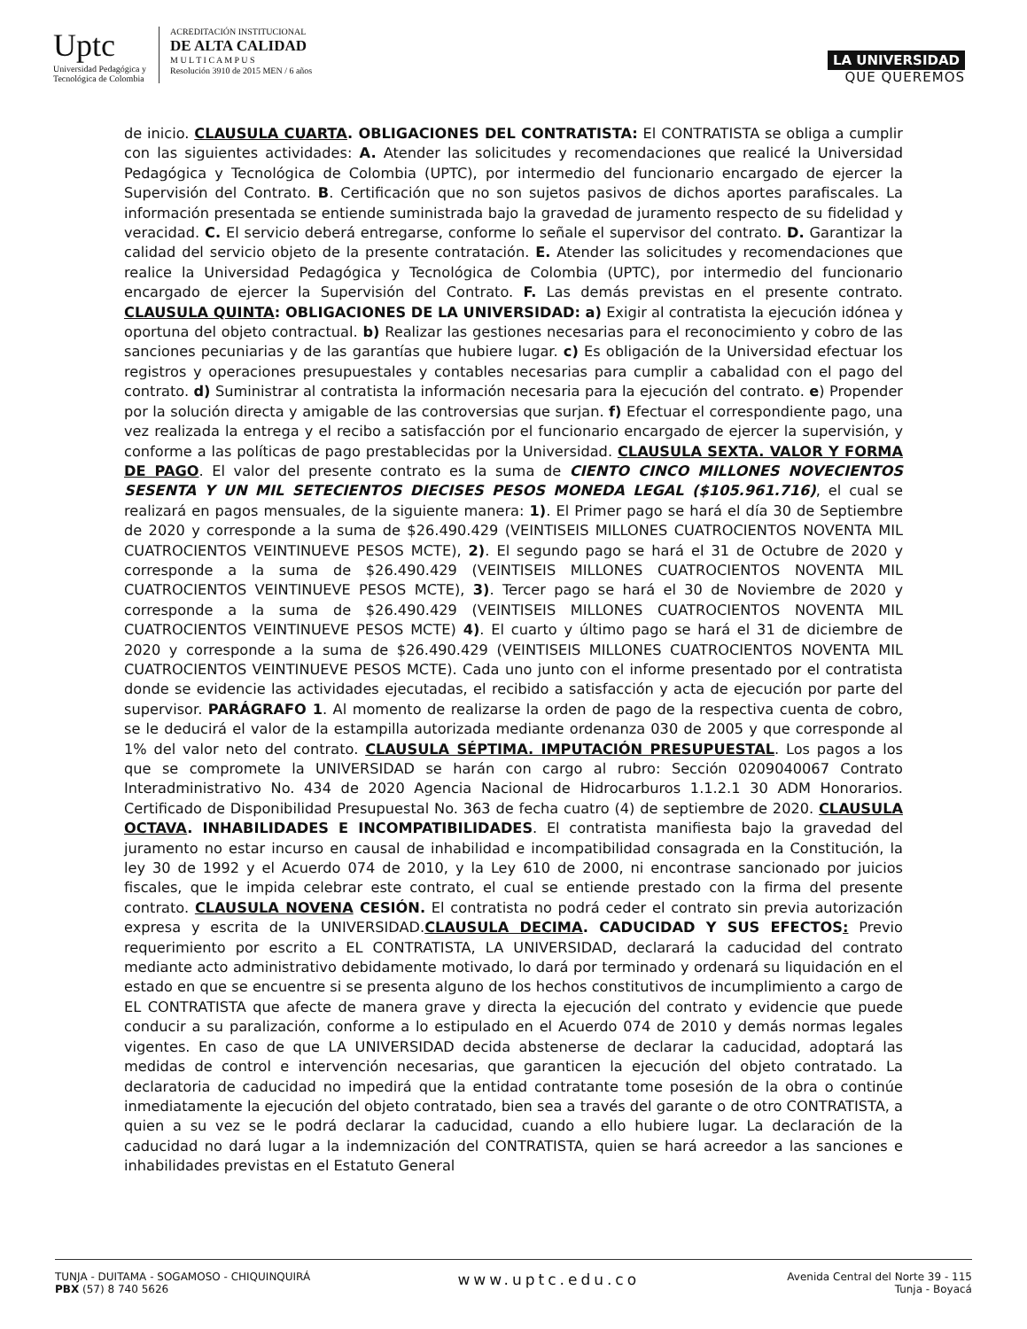Uptc
Universidad Pedagógica y
Tecnológica de Colombia
ACREDITACIÓN INSTITUCIONAL
DE ALTA CALIDAD
M U L T I C A M P U S
Resolución 3910 de 2015 MEN / 6 años
LA UNIVERSIDAD
QUE QUEREMOS
de inicio. CLAUSULA CUARTA. OBLIGACIONES DEL CONTRATISTA: El CONTRATISTA se obliga a cumplir con las siguientes actividades: A. Atender las solicitudes y recomendaciones que realicé la Universidad Pedagógica y Tecnológica de Colombia (UPTC), por intermedio del funcionario encargado de ejercer la Supervisión del Contrato. B. Certificación que no son sujetos pasivos de dichos aportes parafiscales. La información presentada se entiende suministrada bajo la gravedad de juramento respecto de su fidelidad y veracidad. C. El servicio deberá entregarse, conforme lo señale el supervisor del contrato. D. Garantizar la calidad del servicio objeto de la presente contratación. E. Atender las solicitudes y recomendaciones que realice la Universidad Pedagógica y Tecnológica de Colombia (UPTC), por intermedio del funcionario encargado de ejercer la Supervisión del Contrato. F. Las demás previstas en el presente contrato. CLAUSULA QUINTA: OBLIGACIONES DE LA UNIVERSIDAD: a) Exigir al contratista la ejecución idónea y oportuna del objeto contractual. b) Realizar las gestiones necesarias para el reconocimiento y cobro de las sanciones pecuniarias y de las garantías que hubiere lugar. c) Es obligación de la Universidad efectuar los registros y operaciones presupuestales y contables necesarias para cumplir a cabalidad con el pago del contrato. d) Suministrar al contratista la información necesaria para la ejecución del contrato. e) Propender por la solución directa y amigable de las controversias que surjan. f) Efectuar el correspondiente pago, una vez realizada la entrega y el recibo a satisfacción por el funcionario encargado de ejercer la supervisión, y conforme a las políticas de pago prestablecidas por la Universidad. CLAUSULA SEXTA. VALOR Y FORMA DE PAGO. El valor del presente contrato es la suma de CIENTO CINCO MILLONES NOVECIENTOS SESENTA Y UN MIL SETECIENTOS DIECISES PESOS MONEDA LEGAL ($105.961.716), el cual se realizará en pagos mensuales, de la siguiente manera: 1). El Primer pago se hará el día 30 de Septiembre de 2020 y corresponde a la suma de $26.490.429 (VEINTISEIS MILLONES CUATROCIENTOS NOVENTA MIL CUATROCIENTOS VEINTINUEVE PESOS MCTE), 2). El segundo pago se hará el 31 de Octubre de 2020 y corresponde a la suma de $26.490.429 (VEINTISEIS MILLONES CUATROCIENTOS NOVENTA MIL CUATROCIENTOS VEINTINUEVE PESOS MCTE), 3). Tercer pago se hará el 30 de Noviembre de 2020 y corresponde a la suma de $26.490.429 (VEINTISEIS MILLONES CUATROCIENTOS NOVENTA MIL CUATROCIENTOS VEINTINUEVE PESOS MCTE) 4). El cuarto y último pago se hará el 31 de diciembre de 2020 y corresponde a la suma de $26.490.429 (VEINTISEIS MILLONES CUATROCIENTOS NOVENTA MIL CUATROCIENTOS VEINTINUEVE PESOS MCTE). Cada uno junto con el informe presentado por el contratista donde se evidencie las actividades ejecutadas, el recibido a satisfacción y acta de ejecución por parte del supervisor. PARÁGRAFO 1. Al momento de realizarse la orden de pago de la respectiva cuenta de cobro, se le deducirá el valor de la estampilla autorizada mediante ordenanza 030 de 2005 y que corresponde al 1% del valor neto del contrato. CLAUSULA SÉPTIMA. IMPUTACIÓN PRESUPUESTAL. Los pagos a los que se compromete la UNIVERSIDAD se harán con cargo al rubro: Sección 0209040067 Contrato Interadministrativo No. 434 de 2020 Agencia Nacional de Hidrocarburos 1.1.2.1 30 ADM Honorarios. Certificado de Disponibilidad Presupuestal No. 363 de fecha cuatro (4) de septiembre de 2020. CLAUSULA OCTAVA. INHABILIDADES E INCOMPATIBILIDADES. El contratista manifiesta bajo la gravedad del juramento no estar incurso en causal de inhabilidad e incompatibilidad consagrada en la Constitución, la ley 30 de 1992 y el Acuerdo 074 de 2010, y la Ley 610 de 2000, ni encontrase sancionado por juicios fiscales, que le impida celebrar este contrato, el cual se entiende prestado con la firma del presente contrato. CLAUSULA NOVENA CESIÓN. El contratista no podrá ceder el contrato sin previa autorización expresa y escrita de la UNIVERSIDAD.CLAUSULA DECIMA. CADUCIDAD Y SUS EFECTOS: Previo requerimiento por escrito a EL CONTRATISTA, LA UNIVERSIDAD, declarará la caducidad del contrato mediante acto administrativo debidamente motivado, lo dará por terminado y ordenará su liquidación en el estado en que se encuentre si se presenta alguno de los hechos constitutivos de incumplimiento a cargo de EL CONTRATISTA que afecte de manera grave y directa la ejecución del contrato y evidencie que puede conducir a su paralización, conforme a lo estipulado en el Acuerdo 074 de 2010 y demás normas legales vigentes. En caso de que LA UNIVERSIDAD decida abstenerse de declarar la caducidad, adoptará las medidas de control e intervención necesarias, que garanticen la ejecución del objeto contratado. La declaratoria de caducidad no impedirá que la entidad contratante tome posesión de la obra o continúe inmediatamente la ejecución del objeto contratado, bien sea a través del garante o de otro CONTRATISTA, a quien a su vez se le podrá declarar la caducidad, cuando a ello hubiere lugar. La declaración de la caducidad no dará lugar a la indemnización del CONTRATISTA, quien se hará acreedor a las sanciones e inhabilidades previstas en el Estatuto General
TUNJA - DUITAMA - SOGAMOSO - CHIQUINQUIRÁ
PBX (57) 8 740 5626
www.uptc.edu.co
Avenida Central del Norte 39 - 115
Tunja - Boyacá